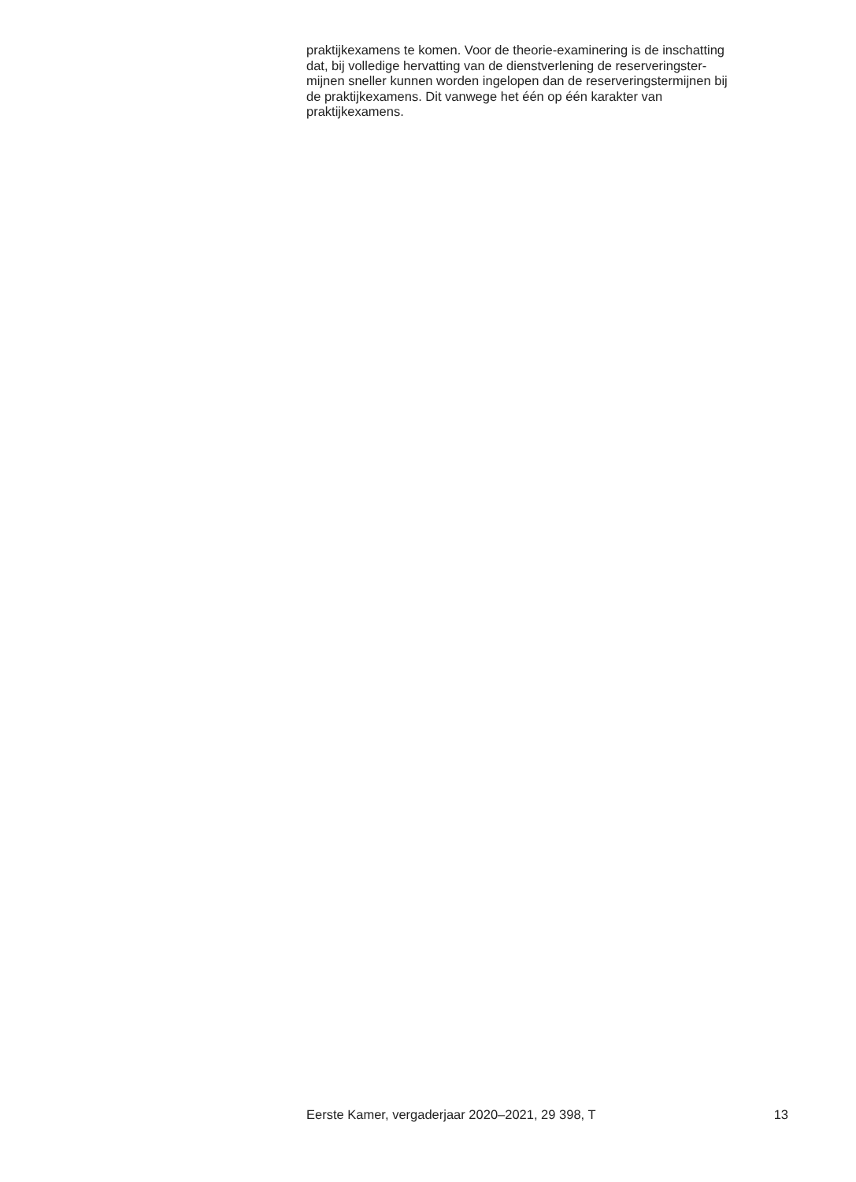praktijkexamens te komen. Voor de theorie-examinering is de inschatting
dat, bij volledige hervatting van de dienstverlening de reserveringster-
mijnen sneller kunnen worden ingelopen dan de reserveringstermijnen bij
de praktijkexamens. Dit vanwege het één op één karakter van
praktijkexamens.
Eerste Kamer, vergaderjaar 2020–2021, 29 398, T 13